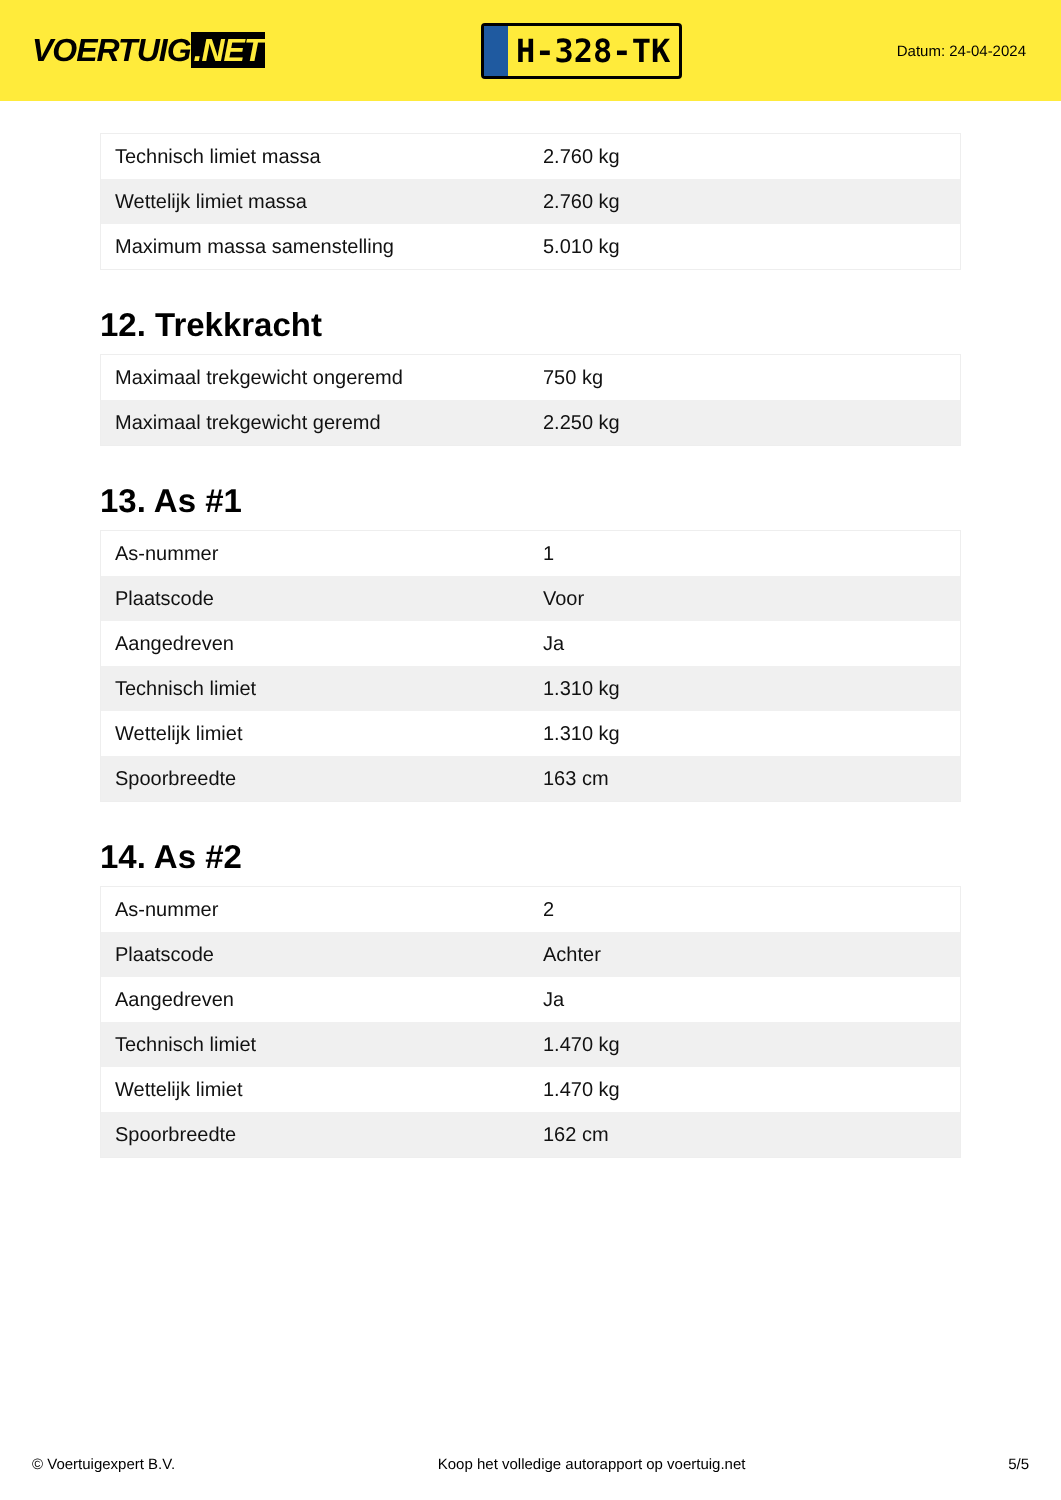VOERTUIG.NET
H-328-TK
Datum: 24-04-2024
| Technisch limiet massa | 2.760 kg |
| Wettelijk limiet massa | 2.760 kg |
| Maximum massa samenstelling | 5.010 kg |
12. Trekkracht
| Maximaal trekgewicht ongeremd | 750 kg |
| Maximaal trekgewicht geremd | 2.250 kg |
13. As #1
| As-nummer | 1 |
| Plaatscode | Voor |
| Aangedreven | Ja |
| Technisch limiet | 1.310 kg |
| Wettelijk limiet | 1.310 kg |
| Spoorbreedte | 163 cm |
14. As #2
| As-nummer | 2 |
| Plaatscode | Achter |
| Aangedreven | Ja |
| Technisch limiet | 1.470 kg |
| Wettelijk limiet | 1.470 kg |
| Spoorbreedte | 162 cm |
© Voertuigexpert B.V. Koop het volledige autorapport op voertuig.net 5/5